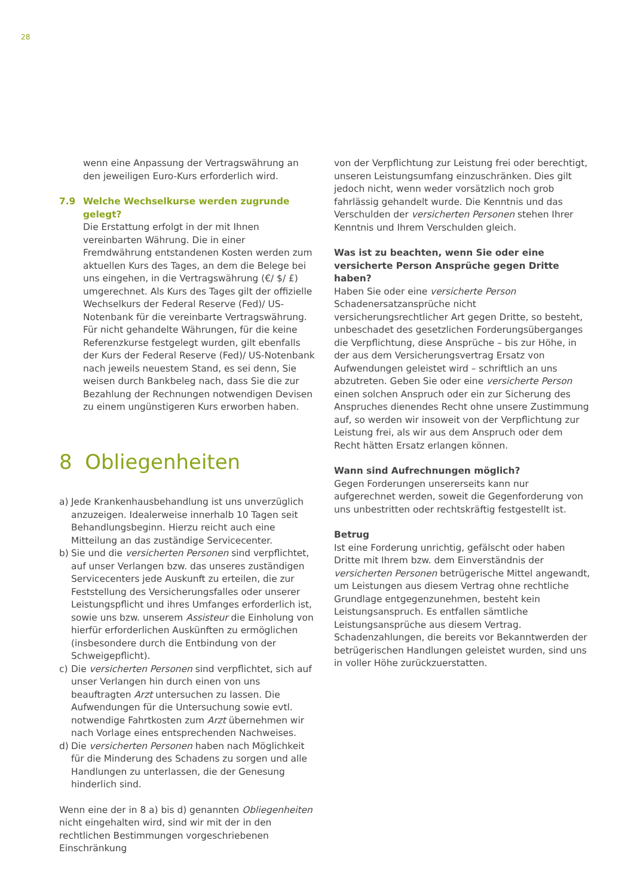28
wenn eine Anpassung der Vertragswährung an den jeweiligen Euro-Kurs erforderlich wird.
7.9 Welche Wechselkurse werden zugrunde gelegt?
Die Erstattung erfolgt in der mit Ihnen vereinbarten Währung. Die in einer Fremdwährung entstandenen Kosten werden zum aktuellen Kurs des Tages, an dem die Belege bei uns eingehen, in die Vertragswährung (€/ $/ £) umgerechnet. Als Kurs des Tages gilt der offizielle Wechselkurs der Federal Reserve (Fed)/ US-Notenbank für die vereinbarte Vertragswährung. Für nicht gehandelte Währungen, für die keine Referenzkurse festgelegt wurden, gilt ebenfalls der Kurs der Federal Reserve (Fed)/ US-Notenbank nach jeweils neuestem Stand, es sei denn, Sie weisen durch Bankbeleg nach, dass Sie die zur Bezahlung der Rechnungen notwendigen Devisen zu einem ungünstigeren Kurs erworben haben.
8 Obliegenheiten
a) Jede Krankenhausbehandlung ist uns unverzüglich anzuzeigen. Idealerweise innerhalb 10 Tagen seit Behandlungsbeginn. Hierzu reicht auch eine Mitteilung an das zuständige Servicecenter.
b) Sie und die versicherten Personen sind verpflichtet, auf unser Verlangen bzw. das unseres zuständigen Servicecenters jede Auskunft zu erteilen, die zur Feststellung des Versicherungsfalles oder unserer Leistungspflicht und ihres Umfanges erforderlich ist, sowie uns bzw. unserem Assisteur die Einholung von hierfür erforderlichen Auskünften zu ermöglichen (insbesondere durch die Entbindung von der Schweigepflicht).
c) Die versicherten Personen sind verpflichtet, sich auf unser Verlangen hin durch einen von uns beauftragten Arzt untersuchen zu lassen. Die Aufwendungen für die Untersuchung sowie evtl. notwendige Fahrtkosten zum Arzt übernehmen wir nach Vorlage eines entsprechenden Nachweises.
d) Die versicherten Personen haben nach Möglichkeit für die Minderung des Schadens zu sorgen und alle Handlungen zu unterlassen, die der Genesung hinderlich sind.
Wenn eine der in 8 a) bis d) genannten Obliegenheiten nicht eingehalten wird, sind wir mit der in den rechtlichen Bestimmungen vorgeschriebenen Einschränkung
von der Verpflichtung zur Leistung frei oder berechtigt, unseren Leistungsumfang einzuschränken. Dies gilt jedoch nicht, wenn weder vorsätzlich noch grob fahrlässig gehandelt wurde. Die Kenntnis und das Verschulden der versicherten Personen stehen Ihrer Kenntnis und Ihrem Verschulden gleich.
Was ist zu beachten, wenn Sie oder eine versicherte Person Ansprüche gegen Dritte haben?
Haben Sie oder eine versicherte Person Schadenersatzansprüche nicht versicherungsrechtlicher Art gegen Dritte, so besteht, unbeschadet des gesetzlichen Forderungsüberganges die Verpflichtung, diese Ansprüche – bis zur Höhe, in der aus dem Versicherungsvertrag Ersatz von Aufwendungen geleistet wird – schriftlich an uns abzutreten. Geben Sie oder eine versicherte Person einen solchen Anspruch oder ein zur Sicherung des Anspruches dienendes Recht ohne unsere Zustimmung auf, so werden wir insoweit von der Verpflichtung zur Leistung frei, als wir aus dem Anspruch oder dem Recht hätten Ersatz erlangen können.
Wann sind Aufrechnungen möglich?
Gegen Forderungen unsererseits kann nur aufgerechnet werden, soweit die Gegenforderung von uns unbestritten oder rechtskräftig festgestellt ist.
Betrug
Ist eine Forderung unrichtig, gefälscht oder haben Dritte mit Ihrem bzw. dem Einverständnis der versicherten Personen betrügerische Mittel angewandt, um Leistungen aus diesem Vertrag ohne rechtliche Grundlage entgegenzunehmen, besteht kein Leistungsanspruch. Es entfallen sämtliche Leistungsansprüche aus diesem Vertrag. Schadenzahlungen, die bereits vor Bekanntwerden der betrügerischen Handlungen geleistet wurden, sind uns in voller Höhe zurückzuerstatten.